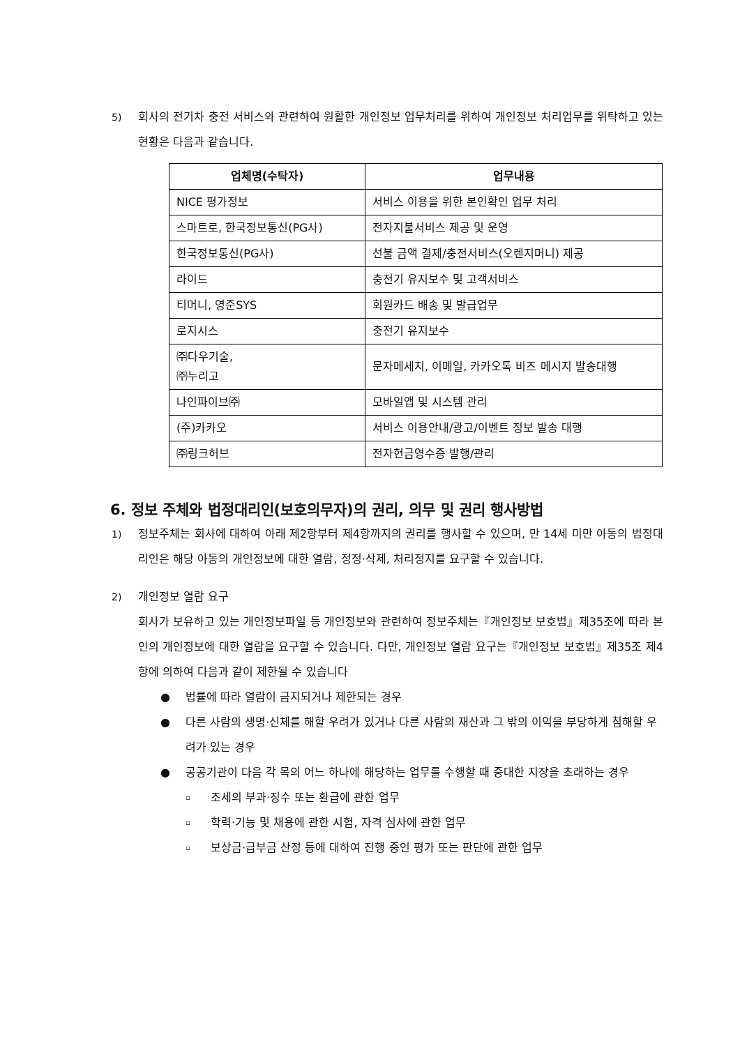5) 회사의 전기차 충전 서비스와 관련하여 원활한 개인정보 업무처리를 위하여 개인정보 처리업무를 위탁하고 있는 현황은 다음과 같습니다.
| 업체명(수탁자) | 업무내용 |
| --- | --- |
| NICE 평가정보 | 서비스 이용을 위한 본인확인 업무 처리 |
| 스마트로, 한국정보통신(PG사) | 전자지불서비스 제공 및 운영 |
| 한국정보통신(PG사) | 선불 금액 결제/충전서비스(오렌지머니) 제공 |
| 라이드 | 충전기 유지보수 및 고객서비스 |
| 티머니, 영준SYS | 회원카드 배송 및 발급업무 |
| 로지시스 | 충전기 유지보수 |
| ㈜다우기술, ㈜누리고 | 문자메세지, 이메일, 카카오톡 비즈 메시지 발송대행 |
| 나인파이브㈜ | 모바일앱 및 시스템 관리 |
| (주)카카오 | 서비스 이용안내/광고/이벤트 정보 발송 대행 |
| ㈜링크허브 | 전자현금영수증 발행/관리 |
6. 정보 주체와 법정대리인(보호의무자)의 권리, 의무 및 권리 행사방법
1) 정보주체는 회사에 대하여 아래 제2항부터 제4항까지의 권리를 행사할 수 있으며, 만 14세 미만 아동의 법정대리인은 해당 아동의 개인정보에 대한 열람, 정정·삭제, 처리정지를 요구할 수 있습니다.
2) 개인정보 열람 요구
회사가 보유하고 있는 개인정보파일 등 개인정보와 관련하여 정보주체는『개인정보 보호법』제35조에 따라 본인의 개인정보에 대한 열람을 요구할 수 있습니다. 다만, 개인정보 열람 요구는『개인정보 보호법』제35조 제4항에 의하여 다음과 같이 제한될 수 있습니다
● 법률에 따라 열람이 금지되거나 제한되는 경우
● 다른 사람의 생명·신체를 해할 우려가 있거나 다른 사람의 재산과 그 밖의 이익을 부당하게 침해할 우려가 있는 경우
● 공공기관이 다음 각 목의 어느 하나에 해당하는 업무를 수행할 때 중대한 지장을 초래하는 경우
▫ 조세의 부과·징수 또는 환급에 관한 업무
▫ 학력·기능 및 채용에 관한 시험, 자격 심사에 관한 업무
▫ 보상금·급부금 산정 등에 대하여 진행 중인 평가 또는 판단에 관한 업무